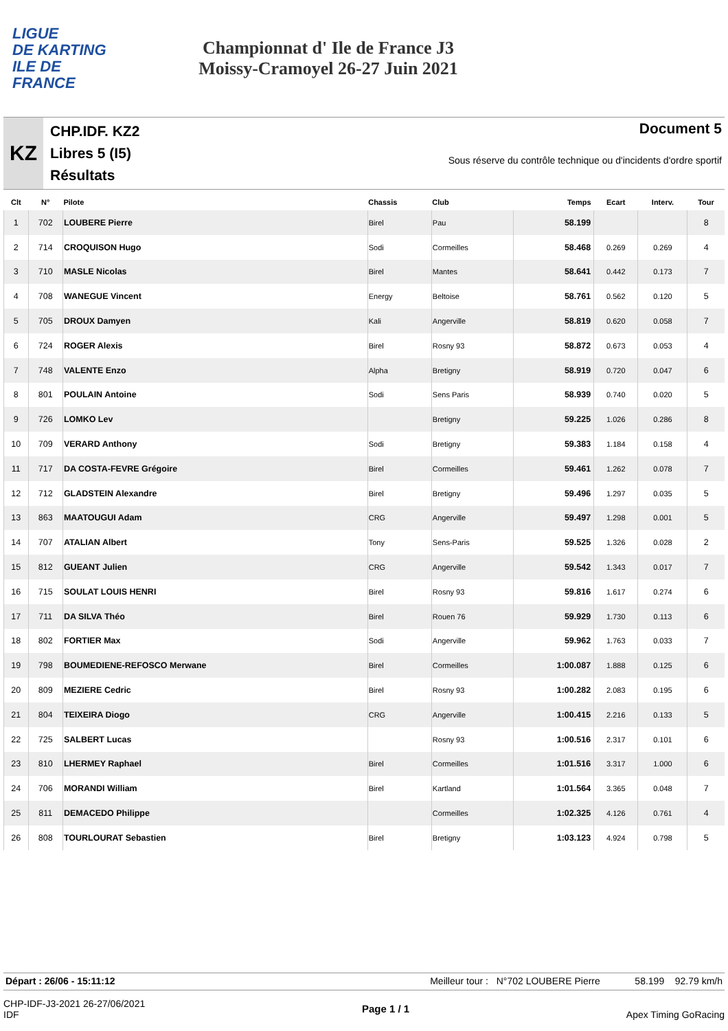LIGUE
DE KARTING
ILE DE
FRANCE
Championnat d' Ile de France J3
Moissy-Cramoyel 26-27 Juin 2021
KZ
CHP.IDF. KZ2
Libres 5 (I5)
Résultats
Document 5
Sous réserve du contrôle technique ou d'incidents d'ordre sportif
| Clt | N° | Pilote | Chassis | Club | Temps | Ecart | Interv. | Tour |
| --- | --- | --- | --- | --- | --- | --- | --- | --- |
| 1 | 702 | LOUBERE Pierre | Birel | Pau | 58.199 | | | 8 |
| 2 | 714 | CROQUISON Hugo | Sodi | Cormeilles | 58.468 | 0.269 | 0.269 | 4 |
| 3 | 710 | MASLE Nicolas | Birel | Mantes | 58.641 | 0.442 | 0.173 | 7 |
| 4 | 708 | WANEGUE Vincent | Energy | Beltoise | 58.761 | 0.562 | 0.120 | 5 |
| 5 | 705 | DROUX Damyen | Kali | Angerville | 58.819 | 0.620 | 0.058 | 7 |
| 6 | 724 | ROGER Alexis | Birel | Rosny 93 | 58.872 | 0.673 | 0.053 | 4 |
| 7 | 748 | VALENTE Enzo | Alpha | Bretigny | 58.919 | 0.720 | 0.047 | 6 |
| 8 | 801 | POULAIN Antoine | Sodi | Sens Paris | 58.939 | 0.740 | 0.020 | 5 |
| 9 | 726 | LOMKO Lev | | Bretigny | 59.225 | 1.026 | 0.286 | 8 |
| 10 | 709 | VERARD Anthony | Sodi | Bretigny | 59.383 | 1.184 | 0.158 | 4 |
| 11 | 717 | DA COSTA-FEVRE Grégoire | Birel | Cormeilles | 59.461 | 1.262 | 0.078 | 7 |
| 12 | 712 | GLADSTEIN Alexandre | Birel | Bretigny | 59.496 | 1.297 | 0.035 | 5 |
| 13 | 863 | MAATOUGUI Adam | CRG | Angerville | 59.497 | 1.298 | 0.001 | 5 |
| 14 | 707 | ATALIAN Albert | Tony | Sens-Paris | 59.525 | 1.326 | 0.028 | 2 |
| 15 | 812 | GUEANT Julien | CRG | Angerville | 59.542 | 1.343 | 0.017 | 7 |
| 16 | 715 | SOULAT LOUIS HENRI | Birel | Rosny 93 | 59.816 | 1.617 | 0.274 | 6 |
| 17 | 711 | DA SILVA Théo | Birel | Rouen 76 | 59.929 | 1.730 | 0.113 | 6 |
| 18 | 802 | FORTIER Max | Sodi | Angerville | 59.962 | 1.763 | 0.033 | 7 |
| 19 | 798 | BOUMEDIENE-REFOSCO Merwane | Birel | Cormeilles | 1:00.087 | 1.888 | 0.125 | 6 |
| 20 | 809 | MEZIERE Cedric | Birel | Rosny 93 | 1:00.282 | 2.083 | 0.195 | 6 |
| 21 | 804 | TEIXEIRA Diogo | CRG | Angerville | 1:00.415 | 2.216 | 0.133 | 5 |
| 22 | 725 | SALBERT Lucas | | Rosny 93 | 1:00.516 | 2.317 | 0.101 | 6 |
| 23 | 810 | LHERMEY Raphael | Birel | Cormeilles | 1:01.516 | 3.317 | 1.000 | 6 |
| 24 | 706 | MORANDI William | Birel | Kartland | 1:01.564 | 3.365 | 0.048 | 7 |
| 25 | 811 | DEMACEDO Philippe | | Cormeilles | 1:02.325 | 4.126 | 0.761 | 4 |
| 26 | 808 | TOURLOURAT Sebastien | Birel | Bretigny | 1:03.123 | 4.924 | 0.798 | 5 |
Départ : 26/06 - 15:11:12 Meilleur tour : N°702 LOUBERE Pierre 58.199 92.79 km/h
CHP-IDF-J3-2021 26-27/06/2021
IDF Page 1 / 1 Apex Timing GoRacing